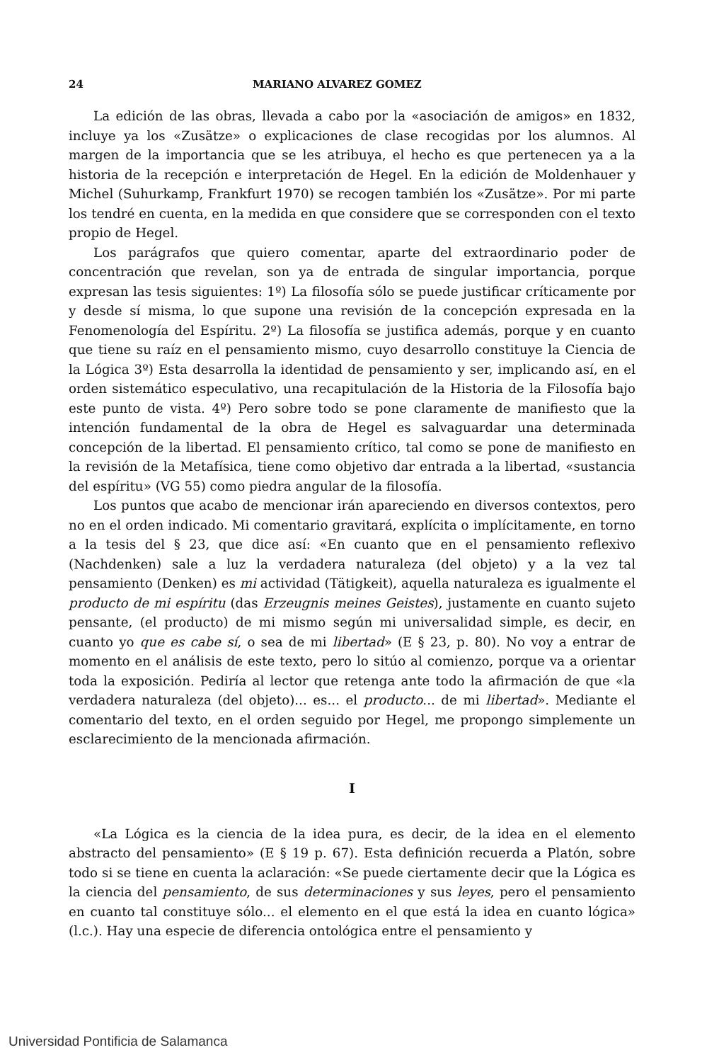24 MARIANO ALVAREZ GOMEZ
La edición de las obras, llevada a cabo por la «asociación de amigos» en 1832, incluye ya los «Zusätze» o explicaciones de clase recogidas por los alumnos. Al margen de la importancia que se les atribuya, el hecho es que pertenecen ya a la historia de la recepción e interpretación de Hegel. En la edición de Moldenhauer y Michel (Suhurkamp, Frankfurt 1970) se recogen también los «Zusätze». Por mi parte los tendré en cuenta, en la medida en que considere que se corresponden con el texto propio de Hegel.
Los parágrafos que quiero comentar, aparte del extraordinario poder de concentración que revelan, son ya de entrada de singular importancia, porque expresan las tesis siguientes: 1º) La filosofía sólo se puede justificar críticamente por y desde sí misma, lo que supone una revisión de la concepción expresada en la Fenomenología del Espíritu. 2º) La filosofía se justifica además, porque y en cuanto que tiene su raíz en el pensamiento mismo, cuyo desarrollo constituye la Ciencia de la Lógica 3º) Esta desarrolla la identidad de pensamiento y ser, implicando así, en el orden sistemático especulativo, una recapitulación de la Historia de la Filosofía bajo este punto de vista. 4º) Pero sobre todo se pone claramente de manifiesto que la intención fundamental de la obra de Hegel es salvaguardar una determinada concepción de la libertad. El pensamiento crítico, tal como se pone de manifiesto en la revisión de la Metafísica, tiene como objetivo dar entrada a la libertad, «sustancia del espíritu» (VG 55) como piedra angular de la filosofía.
Los puntos que acabo de mencionar irán apareciendo en diversos contextos, pero no en el orden indicado. Mi comentario gravitará, explícita o implícitamente, en torno a la tesis del § 23, que dice así: «En cuanto que en el pensamiento reflexivo (Nachdenken) sale a luz la verdadera naturaleza (del objeto) y a la vez tal pensamiento (Denken) es mi actividad (Tätigkeit), aquella naturaleza es igualmente el producto de mi espíritu (das Erzeugnis meines Geistes), justamente en cuanto sujeto pensante, (el producto) de mi mismo según mi universalidad simple, es decir, en cuanto yo que es cabe sí, o sea de mi libertad» (E § 23, p. 80). No voy a entrar de momento en el análisis de este texto, pero lo sitúo al comienzo, porque va a orientar toda la exposición. Pediría al lector que retenga ante todo la afirmación de que «la verdadera naturaleza (del objeto)... es... el producto... de mi libertad». Mediante el comentario del texto, en el orden seguido por Hegel, me propongo simplemente un esclarecimiento de la mencionada afirmación.
I
«La Lógica es la ciencia de la idea pura, es decir, de la idea en el elemento abstracto del pensamiento» (E § 19 p. 67). Esta definición recuerda a Platón, sobre todo si se tiene en cuenta la aclaración: «Se puede ciertamente decir que la Lógica es la ciencia del pensamiento, de sus determinaciones y sus leyes, pero el pensamiento en cuanto tal constituye sólo... el elemento en el que está la idea en cuanto lógica» (l.c.). Hay una especie de diferencia ontológica entre el pensamiento y
Universidad Pontificia de Salamanca